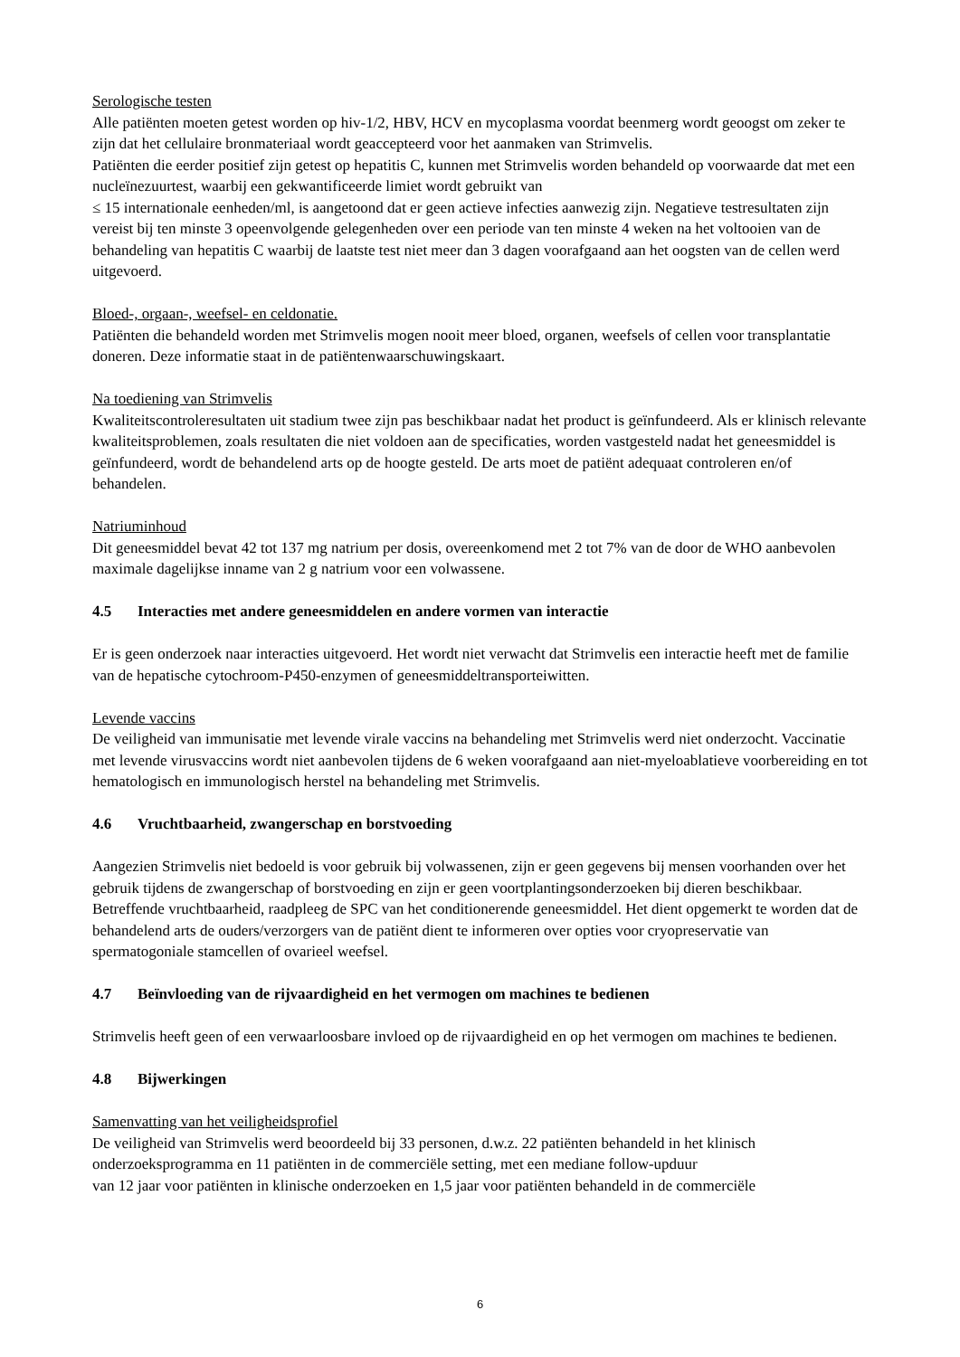Serologische testen
Alle patiënten moeten getest worden op hiv-1/2, HBV, HCV en mycoplasma voordat beenmerg wordt geoogst om zeker te zijn dat het cellulaire bronmateriaal wordt geaccepteerd voor het aanmaken van Strimvelis.
Patiënten die eerder positief zijn getest op hepatitis C, kunnen met Strimvelis worden behandeld op voorwaarde dat met een nucleïnezuurtest, waarbij een gekwantificeerde limiet wordt gebruikt van
≤ 15 internationale eenheden/ml, is aangetoond dat er geen actieve infecties aanwezig zijn. Negatieve testresultaten zijn vereist bij ten minste 3 opeenvolgende gelegenheden over een periode van ten minste 4 weken na het voltooien van de behandeling van hepatitis C waarbij de laatste test niet meer dan 3 dagen voorafgaand aan het oogsten van de cellen werd uitgevoerd.
Bloed-, orgaan-, weefsel- en celdonatie.
Patiënten die behandeld worden met Strimvelis mogen nooit meer bloed, organen, weefsels of cellen voor transplantatie doneren. Deze informatie staat in de patiëntenwaarschuwingskaart.
Na toediening van Strimvelis
Kwaliteitscontroleresultaten uit stadium twee zijn pas beschikbaar nadat het product is geïnfundeerd. Als er klinisch relevante kwaliteitsproblemen, zoals resultaten die niet voldoen aan de specificaties, worden vastgesteld nadat het geneesmiddel is geïnfundeerd, wordt de behandelend arts op de hoogte gesteld. De arts moet de patiënt adequaat controleren en/of behandelen.
Natriuminhoud
Dit geneesmiddel bevat 42 tot 137 mg natrium per dosis, overeenkomend met 2 tot 7% van de door de WHO aanbevolen maximale dagelijkse inname van 2 g natrium voor een volwassene.
4.5 Interacties met andere geneesmiddelen en andere vormen van interactie
Er is geen onderzoek naar interacties uitgevoerd. Het wordt niet verwacht dat Strimvelis een interactie heeft met de familie van de hepatische cytochroom-P450-enzymen of geneesmiddeltransporteiwitten.
Levende vaccins
De veiligheid van immunisatie met levende virale vaccins na behandeling met Strimvelis werd niet onderzocht. Vaccinatie met levende virusvaccins wordt niet aanbevolen tijdens de 6 weken voorafgaand aan niet-myeloablatieve voorbereiding en tot hematologisch en immunologisch herstel na behandeling met Strimvelis.
4.6 Vruchtbaarheid, zwangerschap en borstvoeding
Aangezien Strimvelis niet bedoeld is voor gebruik bij volwassenen, zijn er geen gegevens bij mensen voorhanden over het gebruik tijdens de zwangerschap of borstvoeding en zijn er geen voortplantingsonderzoeken bij dieren beschikbaar.
Betreffende vruchtbaarheid, raadpleeg de SPC van het conditionerende geneesmiddel. Het dient opgemerkt te worden dat de behandelend arts de ouders/verzorgers van de patiënt dient te informeren over opties voor cryopreservatie van spermatogoniale stamcellen of ovarieel weefsel.
4.7 Beïnvloeding van de rijvaardigheid en het vermogen om machines te bedienen
Strimvelis heeft geen of een verwaarloosbare invloed op de rijvaardigheid en op het vermogen om machines te bedienen.
4.8 Bijwerkingen
Samenvatting van het veiligheidsprofiel
De veiligheid van Strimvelis werd beoordeeld bij 33 personen, d.w.z. 22 patiënten behandeld in het klinisch onderzoeksprogramma en 11 patiënten in de commerciële setting, met een mediane follow-upduur
van 12 jaar voor patiënten in klinische onderzoeken en 1,5 jaar voor patiënten behandeld in de commerciële
6